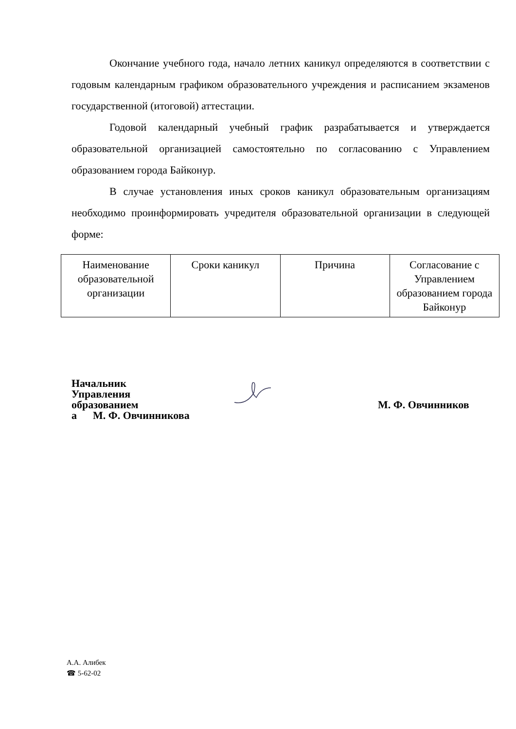Окончание учебного года, начало летних каникул определяются в соответствии с годовым календарным графиком образовательного учреждения и расписанием экзаменов государственной (итоговой) аттестации.
Годовой календарный учебный график разрабатывается и утверждается образовательной организацией самостоятельно по согласованию с Управлением образованием города Байконур.
В случае установления иных сроков каникул образовательным организациям необходимо проинформировать учредителя образовательной организации в следующей форме:
| Наименование образовательной организации | Сроки каникул | Причина | Согласование с Управлением образованием города Байконур |
Начальник
Управления
образованием
а М. Ф. Овчинникова
М. Ф. Овчинников
А.А. Алибек
☎ 5-62-02